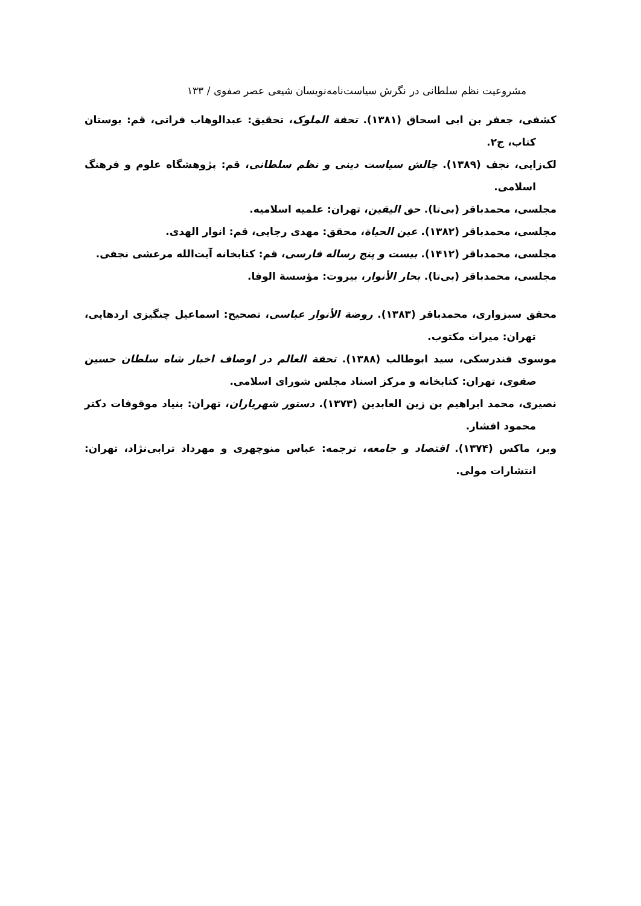مشروعیت نظم سلطانی در نگرش سیاست‌نامه‌نویسان شیعی عصر صفوی / ۱۳۳
کشفی، جعفر بن ابی اسحاق (۱۳۸۱). تحفة الملوک، تحقیق: عبدالوهاب فراتی، قم: بوستان کتاب، ج۲.
لک‌زایی، نجف (۱۳۸۹). چالش سیاست دینی و نظم سلطانی، قم: پژوهشگاه علوم و فرهنگ اسلامی.
مجلسی، محمدباقر (بی‌تا). حق الیقین، تهران: علمیه اسلامیه.
مجلسی، محمدباقر (۱۳۸۲). عین الحیاة، محقق: مهدی رجایی، قم: انوار الهدی.
مجلسی، محمدباقر (۱۴۱۲). بیست و پنج رساله فارسی، قم: کتابخانه آیت‌الله مرعشی نجفی.
مجلسی، محمدباقر (بی‌تا). بحار الأنوار، بیروت: مؤسسة الوفا.
محقق سبزواری، محمدباقر (۱۳۸۳). روضة الأنوار عباسی، تصحیح: اسماعیل چنگیزی اردهایی، تهران: میراث مکتوب.
موسوی فندرسکی، سید ابوطالب (۱۳۸۸). تحفة العالم در اوصاف اخبار شاه سلطان حسین صفوی، تهران: کتابخانه و مرکز اسناد مجلس شورای اسلامی.
نصیری، محمد ابراهیم بن زین العابدین (۱۳۷۳). دستور شهریاران، تهران: بنیاد موقوفات دکتر محمود افشار.
وبر، ماکس (۱۳۷۴). اقتصاد و جامعه، ترجمه: عباس منوچهری و مهرداد ترابی‌نژاد، تهران: انتشارات مولی.